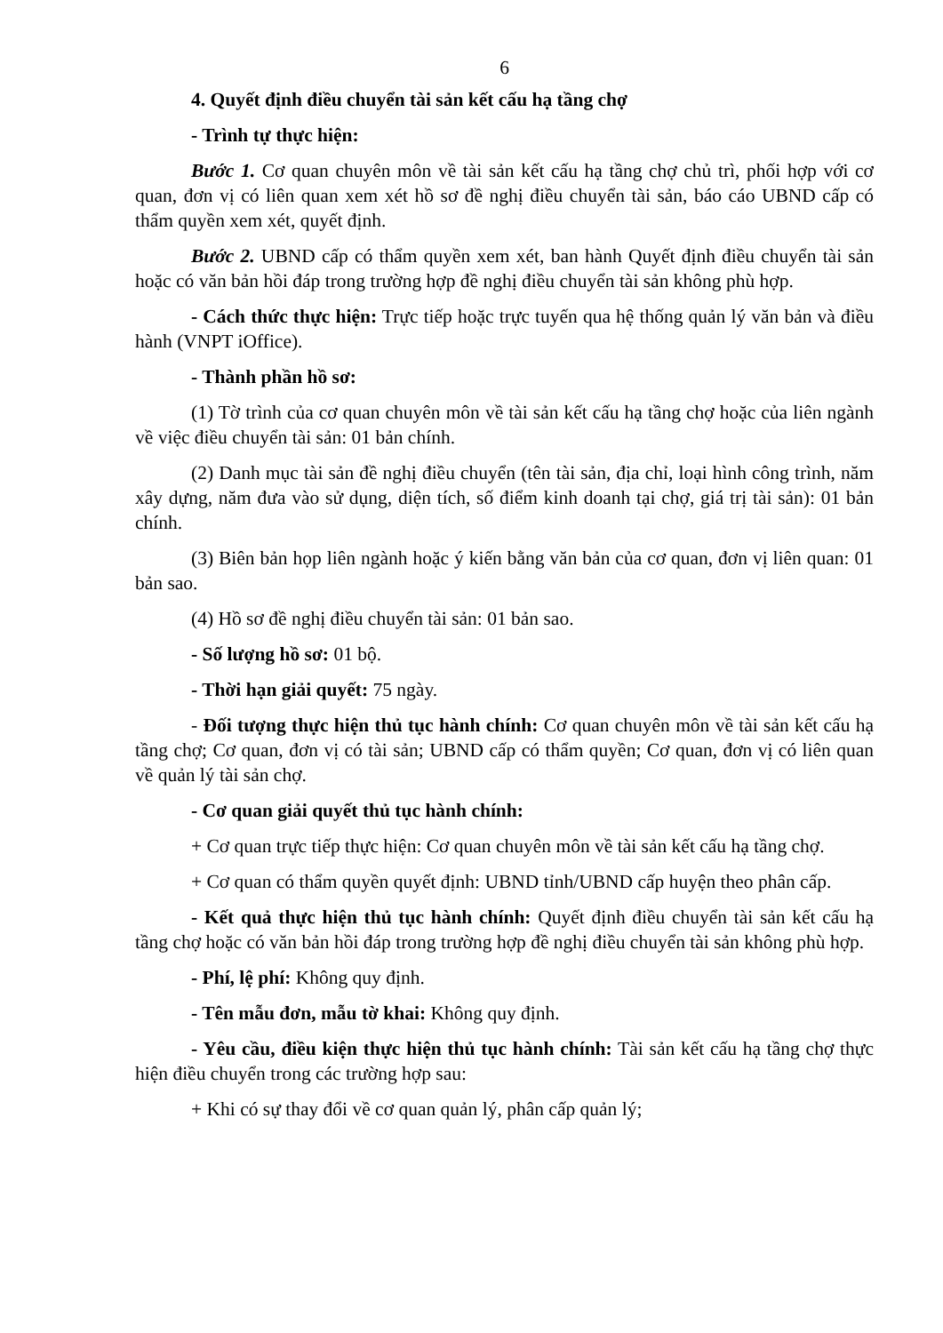6
4. Quyết định điều chuyển tài sản kết cấu hạ tầng chợ
- Trình tự thực hiện:
Bước 1. Cơ quan chuyên môn về tài sản kết cấu hạ tầng chợ chủ trì, phối hợp với cơ quan, đơn vị có liên quan xem xét hồ sơ đề nghị điều chuyển tài sản, báo cáo UBND cấp có thẩm quyền xem xét, quyết định.
Bước 2. UBND cấp có thẩm quyền xem xét, ban hành Quyết định điều chuyển tài sản hoặc có văn bản hồi đáp trong trường hợp đề nghị điều chuyển tài sản không phù hợp.
- Cách thức thực hiện: Trực tiếp hoặc trực tuyến qua hệ thống quản lý văn bản và điều hành (VNPT iOffice).
- Thành phần hồ sơ:
(1) Tờ trình của cơ quan chuyên môn về tài sản kết cấu hạ tầng chợ hoặc của liên ngành về việc điều chuyển tài sản: 01 bản chính.
(2) Danh mục tài sản đề nghị điều chuyển (tên tài sản, địa chỉ, loại hình công trình, năm xây dựng, năm đưa vào sử dụng, diện tích, số điểm kinh doanh tại chợ, giá trị tài sản): 01 bản chính.
(3) Biên bản họp liên ngành hoặc ý kiến bằng văn bản của cơ quan, đơn vị liên quan: 01 bản sao.
(4) Hồ sơ đề nghị điều chuyển tài sản: 01 bản sao.
- Số lượng hồ sơ: 01 bộ.
- Thời hạn giải quyết: 75 ngày.
- Đối tượng thực hiện thủ tục hành chính: Cơ quan chuyên môn về tài sản kết cấu hạ tầng chợ; Cơ quan, đơn vị có tài sản; UBND cấp có thẩm quyền; Cơ quan, đơn vị có liên quan về quản lý tài sản chợ.
- Cơ quan giải quyết thủ tục hành chính:
+ Cơ quan trực tiếp thực hiện: Cơ quan chuyên môn về tài sản kết cấu hạ tầng chợ.
+ Cơ quan có thẩm quyền quyết định: UBND tỉnh/UBND cấp huyện theo phân cấp.
- Kết quả thực hiện thủ tục hành chính: Quyết định điều chuyển tài sản kết cấu hạ tầng chợ hoặc có văn bản hồi đáp trong trường hợp đề nghị điều chuyển tài sản không phù hợp.
- Phí, lệ phí: Không quy định.
- Tên mẫu đơn, mẫu tờ khai: Không quy định.
- Yêu cầu, điều kiện thực hiện thủ tục hành chính: Tài sản kết cấu hạ tầng chợ thực hiện điều chuyển trong các trường hợp sau:
+ Khi có sự thay đổi về cơ quan quản lý, phân cấp quản lý;